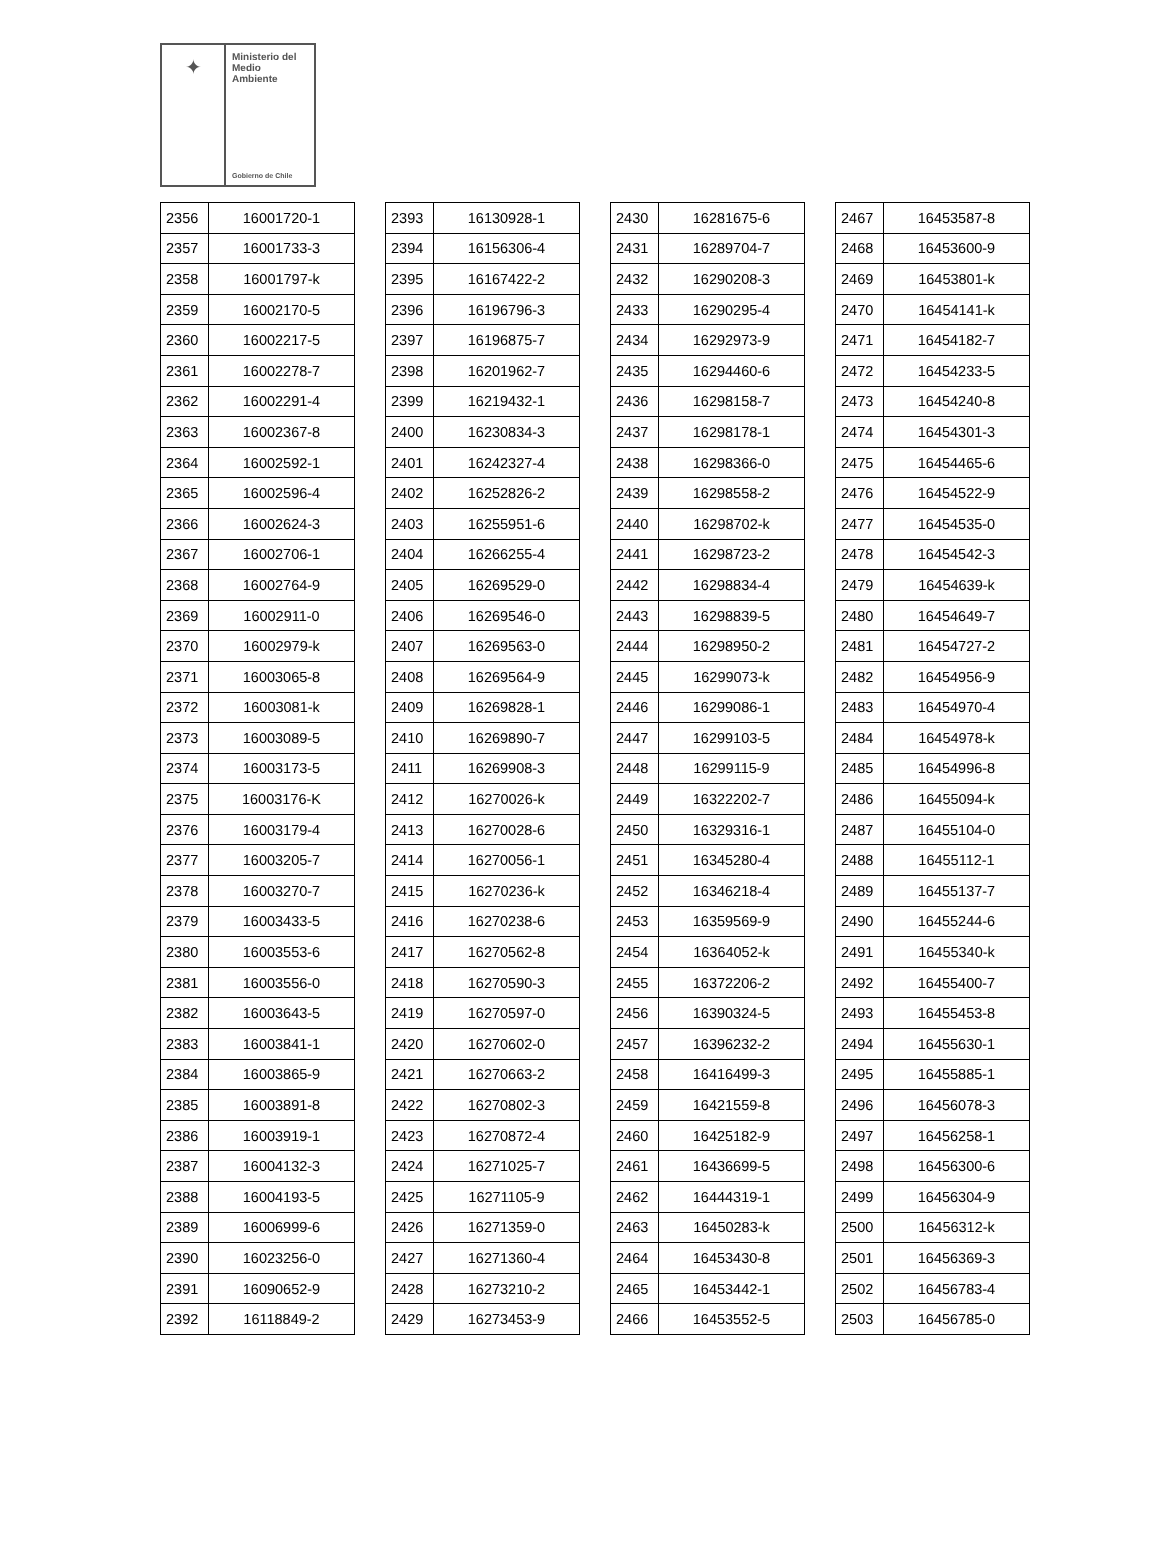✦
Ministerio del
Medio
Ambiente
Gobierno de Chile
| 2356 | 16001720-1 |
| 2357 | 16001733-3 |
| 2358 | 16001797-k |
| 2359 | 16002170-5 |
| 2360 | 16002217-5 |
| 2361 | 16002278-7 |
| 2362 | 16002291-4 |
| 2363 | 16002367-8 |
| 2364 | 16002592-1 |
| 2365 | 16002596-4 |
| 2366 | 16002624-3 |
| 2367 | 16002706-1 |
| 2368 | 16002764-9 |
| 2369 | 16002911-0 |
| 2370 | 16002979-k |
| 2371 | 16003065-8 |
| 2372 | 16003081-k |
| 2373 | 16003089-5 |
| 2374 | 16003173-5 |
| 2375 | 16003176-K |
| 2376 | 16003179-4 |
| 2377 | 16003205-7 |
| 2378 | 16003270-7 |
| 2379 | 16003433-5 |
| 2380 | 16003553-6 |
| 2381 | 16003556-0 |
| 2382 | 16003643-5 |
| 2383 | 16003841-1 |
| 2384 | 16003865-9 |
| 2385 | 16003891-8 |
| 2386 | 16003919-1 |
| 2387 | 16004132-3 |
| 2388 | 16004193-5 |
| 2389 | 16006999-6 |
| 2390 | 16023256-0 |
| 2391 | 16090652-9 |
| 2392 | 16118849-2 |
| 2393 | 16130928-1 |
| 2394 | 16156306-4 |
| 2395 | 16167422-2 |
| 2396 | 16196796-3 |
| 2397 | 16196875-7 |
| 2398 | 16201962-7 |
| 2399 | 16219432-1 |
| 2400 | 16230834-3 |
| 2401 | 16242327-4 |
| 2402 | 16252826-2 |
| 2403 | 16255951-6 |
| 2404 | 16266255-4 |
| 2405 | 16269529-0 |
| 2406 | 16269546-0 |
| 2407 | 16269563-0 |
| 2408 | 16269564-9 |
| 2409 | 16269828-1 |
| 2410 | 16269890-7 |
| 2411 | 16269908-3 |
| 2412 | 16270026-k |
| 2413 | 16270028-6 |
| 2414 | 16270056-1 |
| 2415 | 16270236-k |
| 2416 | 16270238-6 |
| 2417 | 16270562-8 |
| 2418 | 16270590-3 |
| 2419 | 16270597-0 |
| 2420 | 16270602-0 |
| 2421 | 16270663-2 |
| 2422 | 16270802-3 |
| 2423 | 16270872-4 |
| 2424 | 16271025-7 |
| 2425 | 16271105-9 |
| 2426 | 16271359-0 |
| 2427 | 16271360-4 |
| 2428 | 16273210-2 |
| 2429 | 16273453-9 |
| 2430 | 16281675-6 |
| 2431 | 16289704-7 |
| 2432 | 16290208-3 |
| 2433 | 16290295-4 |
| 2434 | 16292973-9 |
| 2435 | 16294460-6 |
| 2436 | 16298158-7 |
| 2437 | 16298178-1 |
| 2438 | 16298366-0 |
| 2439 | 16298558-2 |
| 2440 | 16298702-k |
| 2441 | 16298723-2 |
| 2442 | 16298834-4 |
| 2443 | 16298839-5 |
| 2444 | 16298950-2 |
| 2445 | 16299073-k |
| 2446 | 16299086-1 |
| 2447 | 16299103-5 |
| 2448 | 16299115-9 |
| 2449 | 16322202-7 |
| 2450 | 16329316-1 |
| 2451 | 16345280-4 |
| 2452 | 16346218-4 |
| 2453 | 16359569-9 |
| 2454 | 16364052-k |
| 2455 | 16372206-2 |
| 2456 | 16390324-5 |
| 2457 | 16396232-2 |
| 2458 | 16416499-3 |
| 2459 | 16421559-8 |
| 2460 | 16425182-9 |
| 2461 | 16436699-5 |
| 2462 | 16444319-1 |
| 2463 | 16450283-k |
| 2464 | 16453430-8 |
| 2465 | 16453442-1 |
| 2466 | 16453552-5 |
| 2467 | 16453587-8 |
| 2468 | 16453600-9 |
| 2469 | 16453801-k |
| 2470 | 16454141-k |
| 2471 | 16454182-7 |
| 2472 | 16454233-5 |
| 2473 | 16454240-8 |
| 2474 | 16454301-3 |
| 2475 | 16454465-6 |
| 2476 | 16454522-9 |
| 2477 | 16454535-0 |
| 2478 | 16454542-3 |
| 2479 | 16454639-k |
| 2480 | 16454649-7 |
| 2481 | 16454727-2 |
| 2482 | 16454956-9 |
| 2483 | 16454970-4 |
| 2484 | 16454978-k |
| 2485 | 16454996-8 |
| 2486 | 16455094-k |
| 2487 | 16455104-0 |
| 2488 | 16455112-1 |
| 2489 | 16455137-7 |
| 2490 | 16455244-6 |
| 2491 | 16455340-k |
| 2492 | 16455400-7 |
| 2493 | 16455453-8 |
| 2494 | 16455630-1 |
| 2495 | 16455885-1 |
| 2496 | 16456078-3 |
| 2497 | 16456258-1 |
| 2498 | 16456300-6 |
| 2499 | 16456304-9 |
| 2500 | 16456312-k |
| 2501 | 16456369-3 |
| 2502 | 16456783-4 |
| 2503 | 16456785-0 |